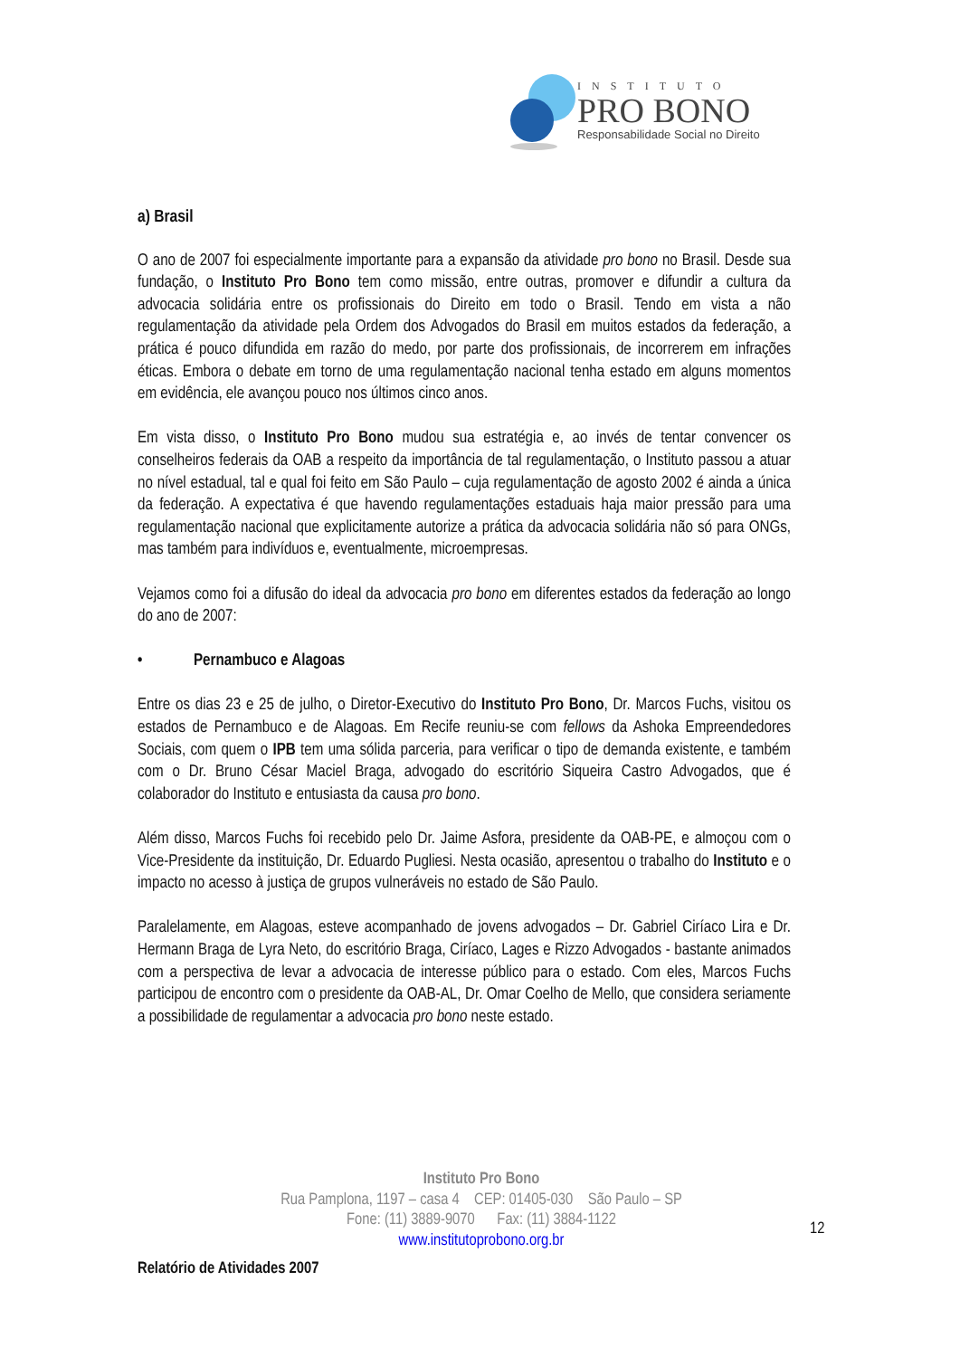INSTITUTO
PRO BONO
Responsabilidade Social no Direito
a) Brasil
O ano de 2007 foi especialmente importante para a expansão da atividade pro bono no Brasil. Desde sua fundação, o Instituto Pro Bono tem como missão, entre outras, promover e difundir a cultura da advocacia solidária entre os profissionais do Direito em todo o Brasil. Tendo em vista a não regulamentação da atividade pela Ordem dos Advogados do Brasil em muitos estados da federação, a prática é pouco difundida em razão do medo, por parte dos profissionais, de incorrerem em infrações éticas. Embora o debate em torno de uma regulamentação nacional tenha estado em alguns momentos em evidência, ele avançou pouco nos últimos cinco anos.
Em vista disso, o Instituto Pro Bono mudou sua estratégia e, ao invés de tentar convencer os conselheiros federais da OAB a respeito da importância de tal regulamentação, o Instituto passou a atuar no nível estadual, tal e qual foi feito em São Paulo – cuja regulamentação de agosto 2002 é ainda a única da federação. A expectativa é que havendo regulamentações estaduais haja maior pressão para uma regulamentação nacional que explicitamente autorize a prática da advocacia solidária não só para ONGs, mas também para indivíduos e, eventualmente, microempresas.
Vejamos como foi a difusão do ideal da advocacia pro bono em diferentes estados da federação ao longo do ano de 2007:
• Pernambuco e Alagoas
Entre os dias 23 e 25 de julho, o Diretor-Executivo do Instituto Pro Bono, Dr. Marcos Fuchs, visitou os estados de Pernambuco e de Alagoas. Em Recife reuniu-se com fellows da Ashoka Empreendedores Sociais, com quem o IPB tem uma sólida parceria, para verificar o tipo de demanda existente, e também com o Dr. Bruno César Maciel Braga, advogado do escritório Siqueira Castro Advogados, que é colaborador do Instituto e entusiasta da causa pro bono.
Além disso, Marcos Fuchs foi recebido pelo Dr. Jaime Asfora, presidente da OAB-PE, e almoçou com o Vice-Presidente da instituição, Dr. Eduardo Pugliesi. Nesta ocasião, apresentou o trabalho do Instituto e o impacto no acesso à justiça de grupos vulneráveis no estado de São Paulo.
Paralelamente, em Alagoas, esteve acompanhado de jovens advogados – Dr. Gabriel Ciríaco Lira e Dr. Hermann Braga de Lyra Neto, do escritório Braga, Ciríaco, Lages e Rizzo Advogados - bastante animados com a perspectiva de levar a advocacia de interesse público para o estado. Com eles, Marcos Fuchs participou de encontro com o presidente da OAB-AL, Dr. Omar Coelho de Mello, que considera seriamente a possibilidade de regulamentar a advocacia pro bono neste estado.
Instituto Pro Bono
Rua Pamplona, 1197 – casa 4 CEP: 01405-030 São Paulo – SP
Fone: (11) 3889-9070 Fax: (11) 3884-1122
www.institutoprobono.org.br
12
Relatório de Atividades 2007